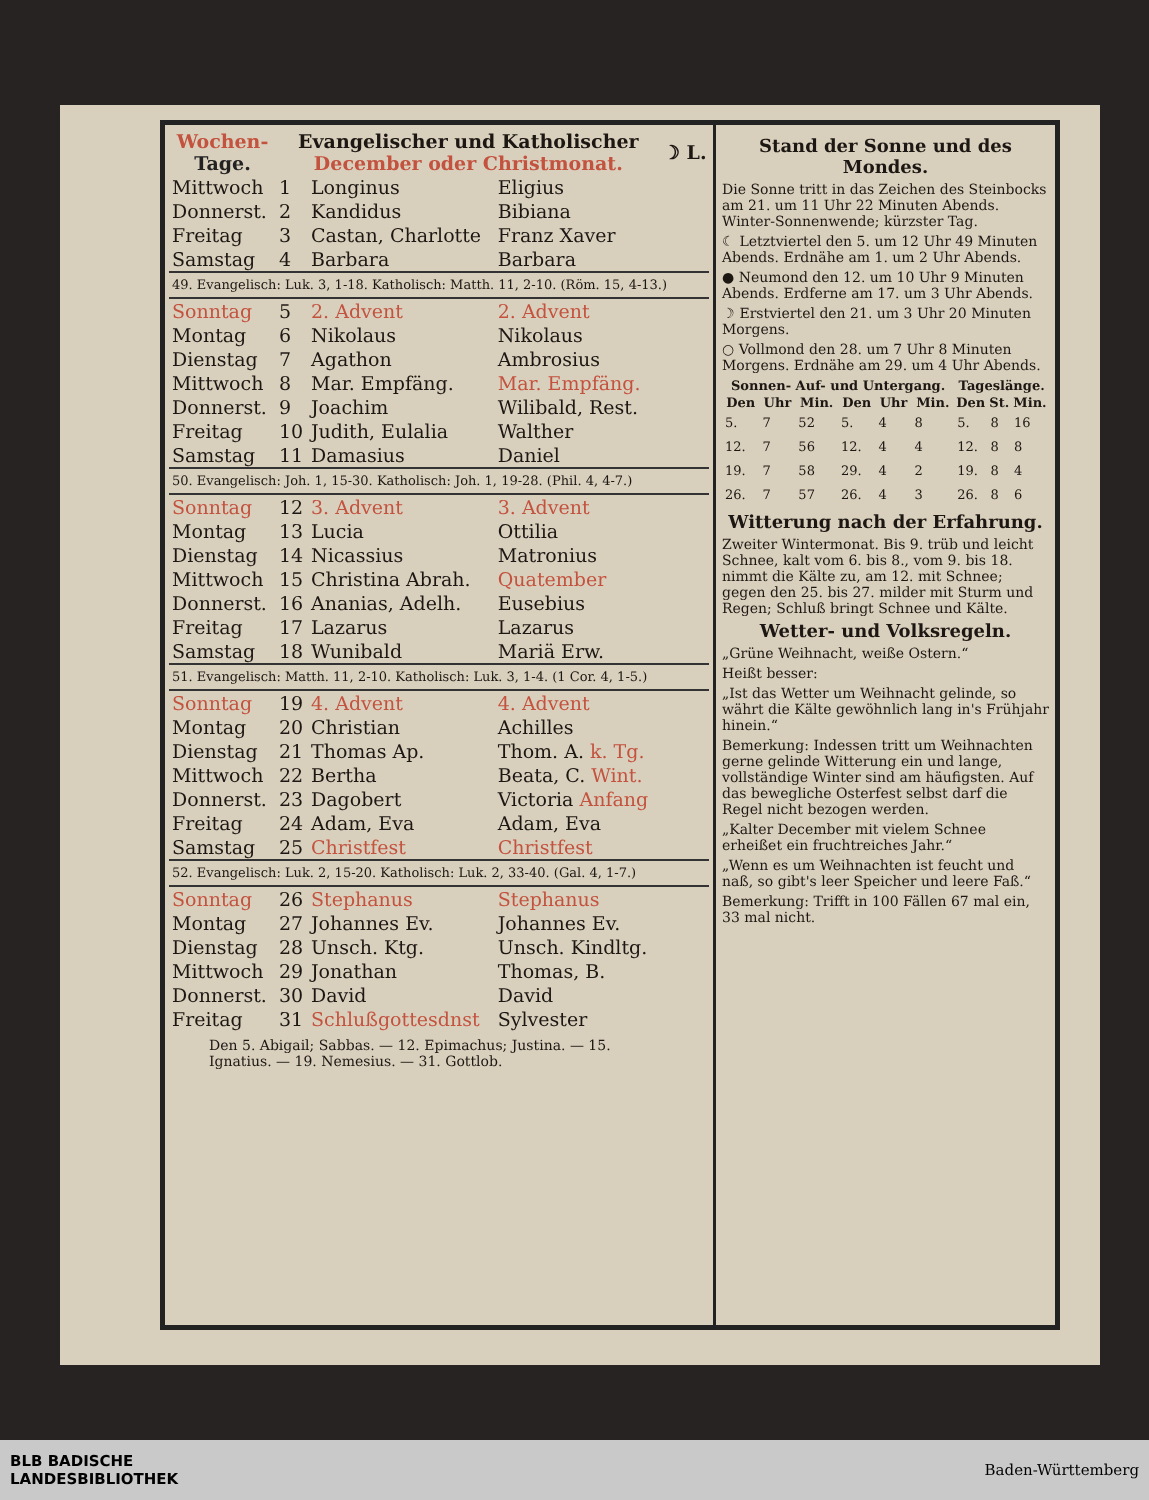| Wochen- Tage. | Evangelischer und Katholischer December oder Christmonat. | | | ☽ L. |
| --- | --- | --- | --- | --- |
| Mittwoch | 1 | Longinus | Eligius | |
| Donnerst. | 2 | Kandidus | Bibiana | |
| Freitag | 3 | Castan, Charlotte | Franz Xaver | |
| Samstag | 4 | Barbara | Barbara | |
| 49. Evangelisch: Luk. 3, 1-18. Katholisch: Matth. 11, 2-10. (Röm. 15, 4-13.) | | | | |
| Sonntag | 5 | 2. Advent | 2. Advent | |
| Montag | 6 | Nikolaus | Nikolaus | |
| Dienstag | 7 | Agathon | Ambrosius | |
| Mittwoch | 8 | Mar. Empfäng. | Mar. Empfäng. | |
| Donnerst. | 9 | Joachim | Wilibald, Rest. | |
| Freitag | 10 | Judith, Eulalia | Walther | |
| Samstag | 11 | Damasius | Daniel | |
| 50. Evangelisch: Joh. 1, 15-30. Katholisch: Joh. 1, 19-28. (Phil. 4, 4-7.) | | | | |
| Sonntag | 12 | 3. Advent | 3. Advent | |
| Montag | 13 | Lucia | Ottilia | |
| Dienstag | 14 | Nicassius | Matronius | |
| Mittwoch | 15 | Christina Abrah. | Quatember | |
| Donnerst. | 16 | Ananias, Adelh. | Eusebius | |
| Freitag | 17 | Lazarus | Lazarus | |
| Samstag | 18 | Wunibald | Mariä Erw. | |
| 51. Evangelisch: Matth. 11, 2-10. Katholisch: Luk. 3, 1-4. (1 Cor. 4, 1-5.) | | | | |
| Sonntag | 19 | 4. Advent | 4. Advent | |
| Montag | 20 | Christian | Achilles | |
| Dienstag | 21 | Thomas Ap. | Thom. A. k. Tg. | |
| Mittwoch | 22 | Bertha | Beata, C. Wint. | |
| Donnerst. | 23 | Dagobert | Victoria Anfang | |
| Freitag | 24 | Adam, Eva | Adam, Eva | |
| Samstag | 25 | Christfest | Christfest | |
| 52. Evangelisch: Luk. 2, 15-20. Katholisch: Luk. 2, 33-40. (Gal. 4, 1-7.) | | | | |
| Sonntag | 26 | Stephanus | Stephanus | |
| Montag | 27 | Johannes Ev. | Johannes Ev. | |
| Dienstag | 28 | Unsch. Ktg. | Unsch. Kindltg. | |
| Mittwoch | 29 | Jonathan | Thomas, B. | |
| Donnerst. | 30 | David | David | |
| Freitag | 31 | Schlußgottesdnst | Sylvester | |
Den 5. Abigail; Sabbas. — 12. Epimachus; Justina. — 15. Ignatius. — 19. Nemesius. — 31. Gottlob.
Stand der Sonne und des Mondes.
Die Sonne tritt in das Zeichen des Steinbocks am 21. um 11 Uhr 22 Minuten Abends. Winter-Sonnenwende; kürzster Tag.
☾ Letztviertel den 5. um 12 Uhr 49 Minuten Abends. Erdnähe am 1. um 2 Uhr Abends.
● Neumond den 12. um 10 Uhr 9 Minuten Abends. Erdferne am 17. um 3 Uhr Abends.
☽ Erstviertel den 21. um 3 Uhr 20 Minuten Morgens.
○ Vollmond den 28. um 7 Uhr 8 Minuten Morgens. Erdnähe am 29. um 4 Uhr Abends.
| Sonnen- Auf- und Untergang. | | | | | | Tageslänge. | | |
| --- | --- | --- | --- | --- | --- | --- | --- | --- |
| Den | Uhr | Min. | Den | Uhr | Min. | Den | St. | Min. |
| 5. | 7 | 52 | 5. | 4 | 8 | 5. | 8 | 16 |
| 12. | 7 | 56 | 12. | 4 | 4 | 12. | 8 | 8 |
| 19. | 7 | 58 | 29. | 4 | 2 | 19. | 8 | 4 |
| 26. | 7 | 57 | 26. | 4 | 3 | 26. | 8 | 6 |
Witterung nach der Erfahrung.
Zweiter Wintermonat. Bis 9. trüb und leicht Schnee, kalt vom 6. bis 8., vom 9. bis 18. nimmt die Kälte zu, am 12. mit Schnee; gegen den 25. bis 27. milder mit Sturm und Regen; Schluß bringt Schnee und Kälte.
Wetter- und Volksregeln.
„Grüne Weihnacht, weiße Ostern.“
Heißt besser:
„Ist das Wetter um Weihnacht gelinde, so währt die Kälte gewöhnlich lang in's Frühjahr hinein.“
Bemerkung: Indessen tritt um Weihnachten gerne gelinde Witterung ein und lange, vollständige Winter sind am häufigsten. Auf das bewegliche Osterfest selbst darf die Regel nicht bezogen werden.
„Kalter December mit vielem Schnee erheißet ein fruchtreiches Jahr.“
„Wenn es um Weihnachten ist feucht und naß, so gibt's leer Speicher und leere Faß.“
Bemerkung: Trifft in 100 Fällen 67 mal ein, 33 mal nicht.
BLB BADISCHE
LANDESBIBLIOTHEK
Baden-Württemberg